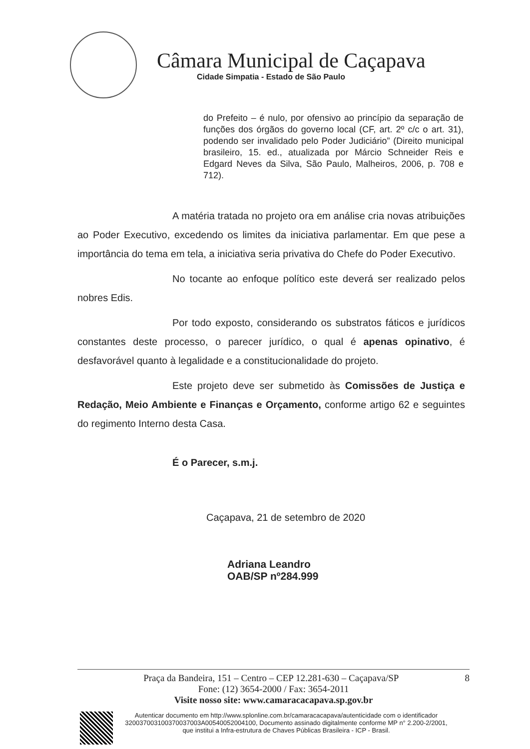Câmara Municipal de Caçapava
Cidade Simpatia - Estado de São Paulo
do Prefeito – é nulo, por ofensivo ao princípio da separação de funções dos órgãos do governo local (CF, art. 2º c/c o art. 31), podendo ser invalidado pelo Poder Judiciário” (Direito municipal brasileiro, 15. ed., atualizada por Márcio Schneider Reis e Edgard Neves da Silva, São Paulo, Malheiros, 2006, p. 708 e 712).
A matéria tratada no projeto ora em análise cria novas atribuições ao Poder Executivo, excedendo os limites da iniciativa parlamentar. Em que pese a importância do tema em tela, a iniciativa seria privativa do Chefe do Poder Executivo.
No tocante ao enfoque político este deverá ser realizado pelos nobres Edis.
Por todo exposto, considerando os substratos fáticos e jurídicos constantes deste processo, o parecer jurídico, o qual é apenas opinativo, é desfavorável quanto à legalidade e a constitucionalidade do projeto.
Este projeto deve ser submetido às Comissões de Justiça e Redação, Meio Ambiente e Finanças e Orçamento, conforme artigo 62 e seguintes do regimento Interno desta Casa.
É o Parecer, s.m.j.
Caçapava, 21 de setembro de 2020
Adriana Leandro
OAB/SP nº284.999
Praça da Bandeira, 151 – Centro – CEP 12.281-630 – Caçapava/SP 8
Fone: (12) 3654-2000 / Fax: 3654-2011
Visite nosso site: www.camaracacapava.sp.gov.br
Autenticar documento em http://www.splonline.com.br/camaracacapava/autenticidade com o identificador 320037003100370037003A00540052004100, Documento assinado digitalmente conforme MP n° 2.200-2/2001, que institui a Infra-estrutura de Chaves Públicas Brasileira - ICP - Brasil.